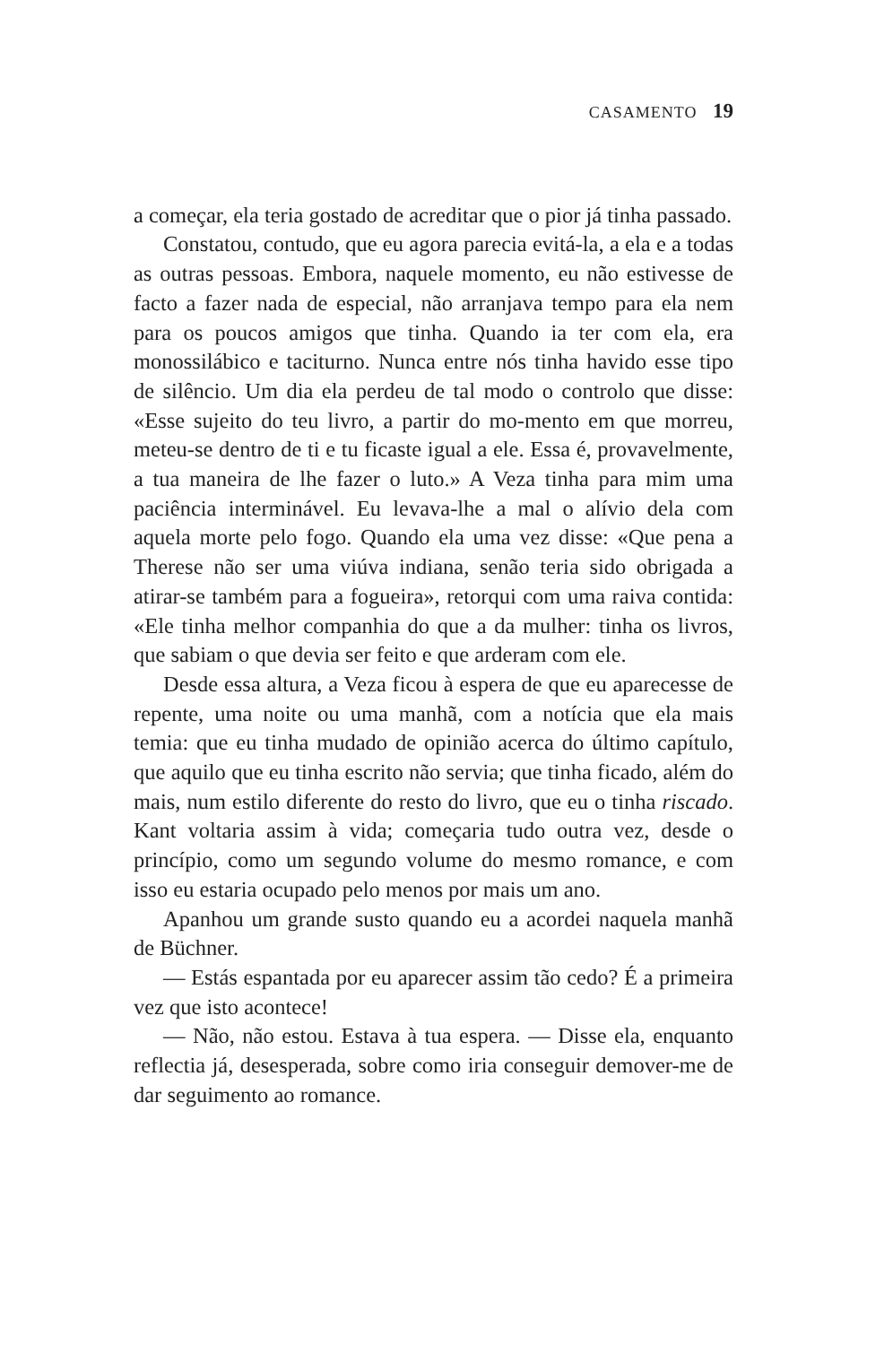CASAMENTO 19
a começar, ela teria gostado de acreditar que o pior já tinha passado.
Constatou, contudo, que eu agora parecia evitá-la, a ela e a todas as outras pessoas. Embora, naquele momento, eu não estivesse de facto a fazer nada de especial, não arranjava tempo para ela nem para os poucos amigos que tinha. Quando ia ter com ela, era monossilábico e taciturno. Nunca entre nós tinha havido esse tipo de silêncio. Um dia ela perdeu de tal modo o controlo que disse: «Esse sujeito do teu livro, a partir do mo-mento em que morreu, meteu-se dentro de ti e tu ficaste igual a ele. Essa é, provavelmente, a tua maneira de lhe fazer o luto.» A Veza tinha para mim uma paciência interminável. Eu levava-lhe a mal o alívio dela com aquela morte pelo fogo. Quando ela uma vez disse: «Que pena a Therese não ser uma viúva indiana, senão teria sido obrigada a atirar-se também para a fogueira», retorqui com uma raiva contida: «Ele tinha melhor companhia do que a da mulher: tinha os livros, que sabiam o que devia ser feito e que arderam com ele.
Desde essa altura, a Veza ficou à espera de que eu aparecesse de repente, uma noite ou uma manhã, com a notícia que ela mais temia: que eu tinha mudado de opinião acerca do último capítulo, que aquilo que eu tinha escrito não servia; que tinha ficado, além do mais, num estilo diferente do resto do livro, que eu o tinha riscado. Kant voltaria assim à vida; começaria tudo outra vez, desde o princípio, como um segundo volume do mesmo romance, e com isso eu estaria ocupado pelo menos por mais um ano.
Apanhou um grande susto quando eu a acordei naquela manhã de Büchner.
— Estás espantada por eu aparecer assim tão cedo? É a primeira vez que isto acontece!
— Não, não estou. Estava à tua espera. — Disse ela, enquanto reflectia já, desesperada, sobre como iria conseguir demover-me de dar seguimento ao romance.